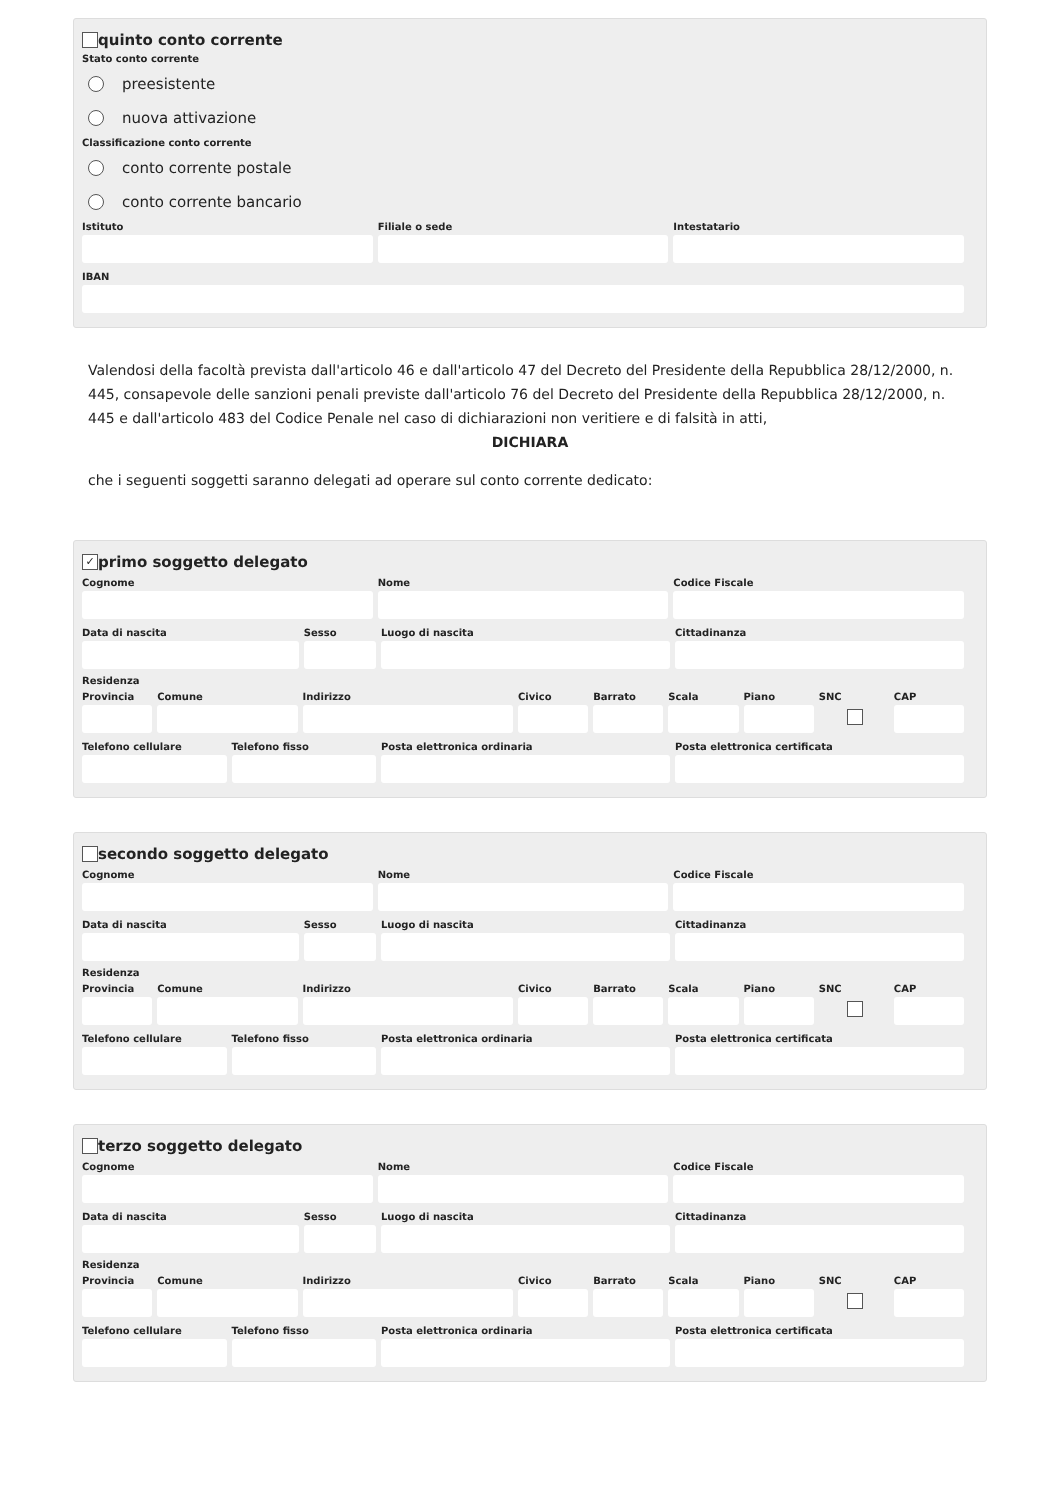quinto conto corrente
Stato conto corrente
preesistente
nuova attivazione
Classificazione conto corrente
conto corrente postale
conto corrente bancario
Istituto Filiale o sede Intestatario
IBAN
Valendosi della facoltà prevista dall'articolo 46 e dall'articolo 47 del Decreto del Presidente della Repubblica 28/12/2000, n. 445, consapevole delle sanzioni penali previste dall'articolo 76 del Decreto del Presidente della Repubblica 28/12/2000, n. 445 e dall'articolo 483 del Codice Penale nel caso di dichiarazioni non veritiere e di falsità in atti,
DICHIARA
che i seguenti soggetti saranno delegati ad operare sul conto corrente dedicato:
✓ primo soggetto delegato
Cognome Nome Codice Fiscale
Data di nascita Sesso Luogo di nascita Cittadinanza
Residenza
Provincia Comune Indirizzo Civico Barrato Scala Piano SNC CAP
Telefono cellulare Telefono fisso Posta elettronica ordinaria Posta elettronica certificata
secondo soggetto delegato
Cognome Nome Codice Fiscale
Data di nascita Sesso Luogo di nascita Cittadinanza
Residenza
Provincia Comune Indirizzo Civico Barrato Scala Piano SNC CAP
Telefono cellulare Telefono fisso Posta elettronica ordinaria Posta elettronica certificata
terzo soggetto delegato
Cognome Nome Codice Fiscale
Data di nascita Sesso Luogo di nascita Cittadinanza
Residenza
Provincia Comune Indirizzo Civico Barrato Scala Piano SNC CAP
Telefono cellulare Telefono fisso Posta elettronica ordinaria Posta elettronica certificata